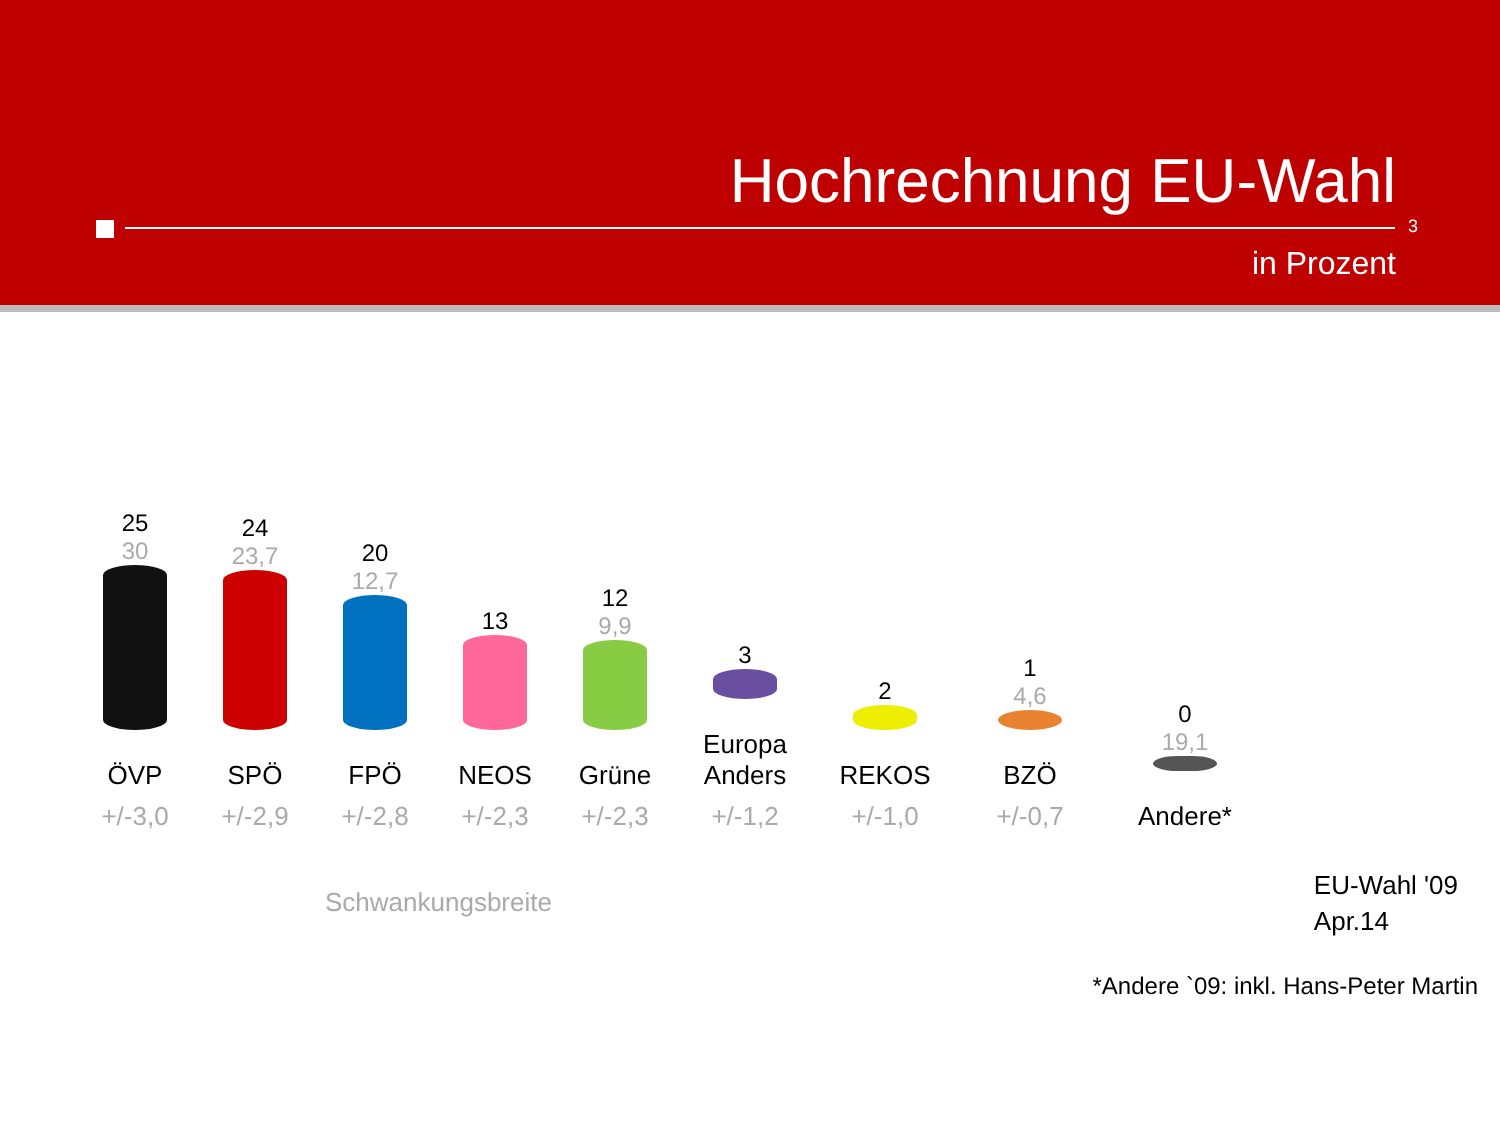Hochrechnung EU-Wahl
3
in Prozent
25
30
ÖVP
+/-3,0
24
23,7
SPÖ
+/-2,9
20
12,7
FPÖ
+/-2,8
13
NEOS
+/-2,3
12
9,9
Grüne
+/-2,3
3
Europa
Anders
+/-1,2
2
REKOS
+/-1,0
1
4,6
BZÖ
+/-0,7
0
19,1
Andere*
Schwankungsbreite
EU-Wahl '09
Apr.14
*Andere `09: inkl. Hans-Peter Martin